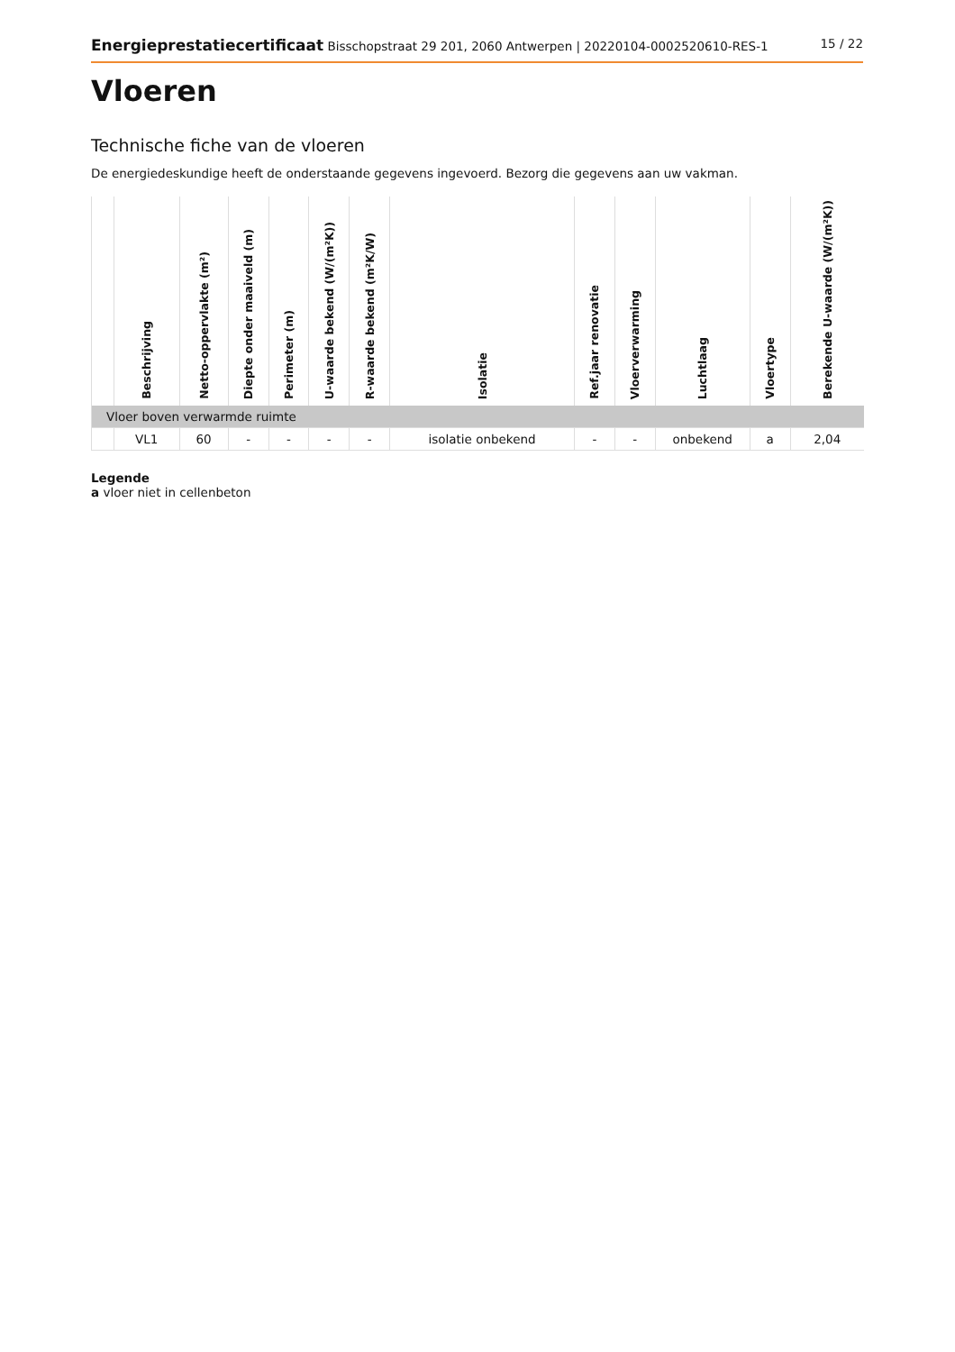Energieprestatiecertificaat Bisschopstraat 29 201, 2060 Antwerpen | 20220104-0002520610-RES-1
15 / 22
Vloeren
Technische fiche van de vloeren
De energiedeskundige heeft de onderstaande gegevens ingevoerd. Bezorg die gegevens aan uw vakman.
| | Beschrijving | Netto-oppervlakte (m²) | Diepte onder maaiveld (m) | Perimeter (m) | U-waarde bekend (W/(m²K)) | R-waarde bekend (m²K/W) | Isolatie | Ref.jaar renovatie | Vloerverwarming | Luchtlaag | Vloertype | Berekende U-waarde (W/(m²K)) |
| --- | --- | --- | --- | --- | --- | --- | --- | --- | --- | --- | --- | --- |
| Vloer boven verwarmde ruimte | | | | | | | | | | | | |
| | VL1 | 60 | - | - | - | - | isolatie onbekend | - | - | onbekend | a | 2,04 |
Legende
a vloer niet in cellenbeton